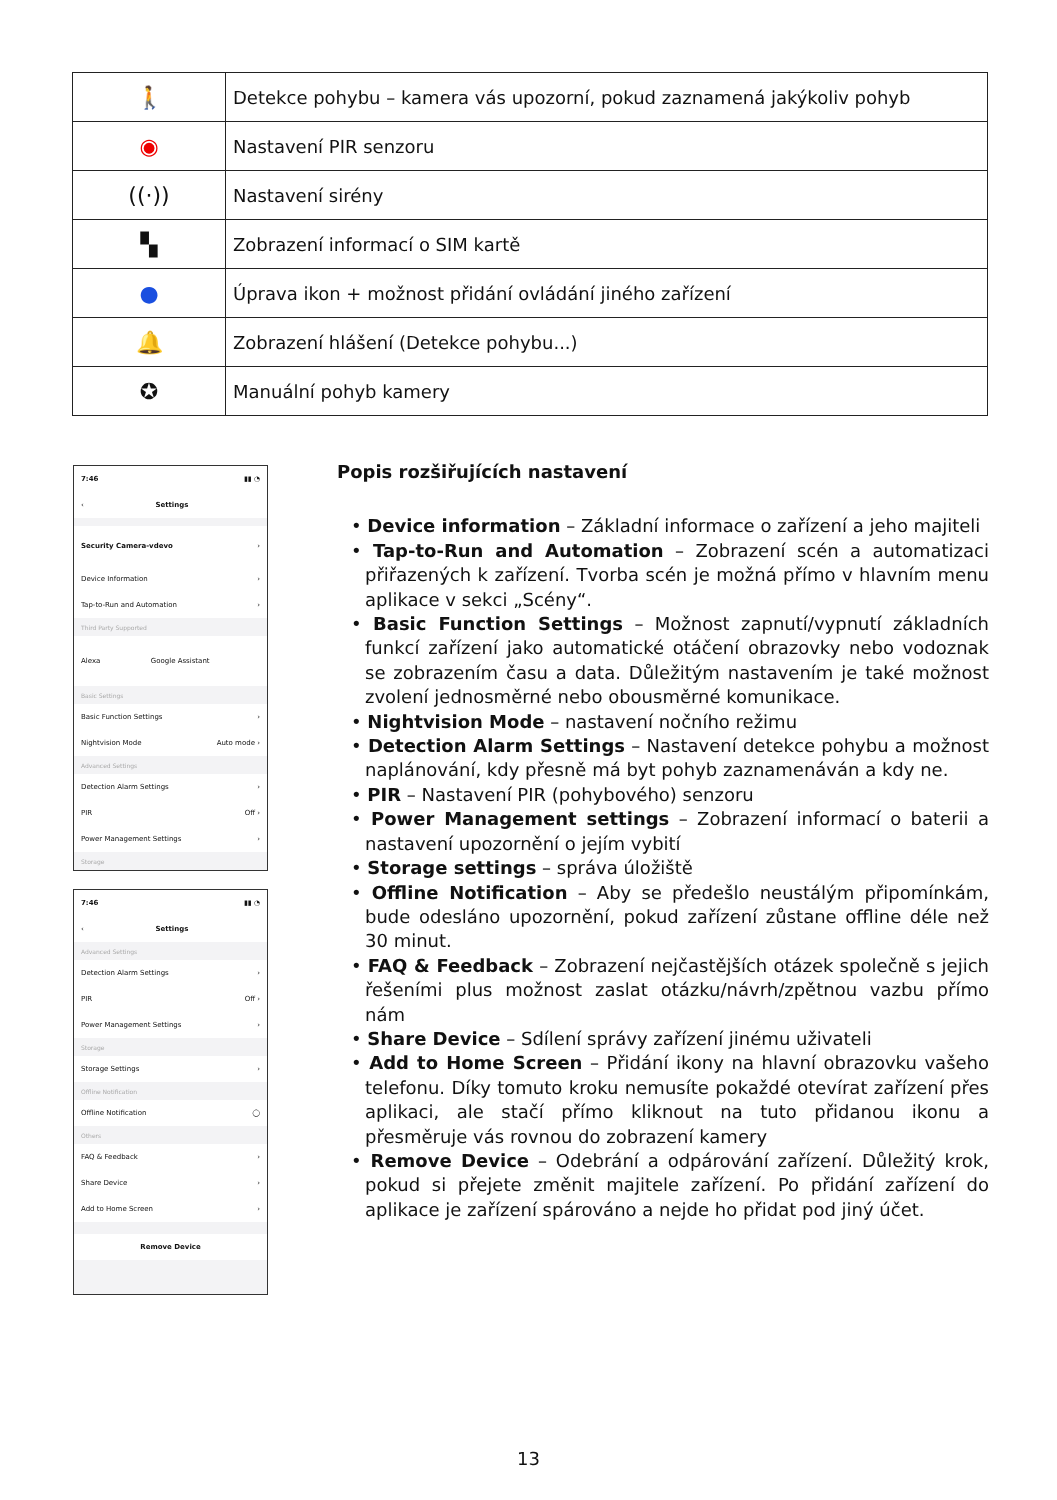| 🚶 | Detekce pohybu – kamera vás upozorní, pokud zaznamená jakýkoliv pohyb |
| ◉ | Nastavení PIR senzoru |
| ((·)) | Nastavení sirény |
| ▚ | Zobrazení informací o SIM kartě |
| ● | Úprava ikon + možnost přidání ovládání jiného zařízení |
| 🔔 | Zobrazení hlášení (Detekce pohybu...) |
| ✪ | Manuální pohyb kamery |
7:46 ▮▮ ◔
‹ Settings
Security Camera-vdevo ›
Device Information ›
Tap-to-Run and Automation ›
Third Party Supported
Alexa Google Assistant
Basic Settings
Basic Function Settings ›
Nightvision Mode Auto mode ›
Advanced Settings
Detection Alarm Settings ›
PIR Off ›
Power Management Settings ›
Storage
7:46 ▮▮ ◔
‹ Settings
Advanced Settings
Detection Alarm Settings ›
PIR Off ›
Power Management Settings ›
Storage
Storage Settings ›
Offline Notification
Offline Notification ◯
Others
FAQ & Feedback ›
Share Device ›
Add to Home Screen ›
Remove Device
Popis rozšiřujících nastavení
• Device information – Základní informace o zařízení a jeho majiteli
• Tap-to-Run and Automation – Zobrazení scén a automatizaci přiřazených k zařízení. Tvorba scén je možná přímo v hlavním menu aplikace v sekci „Scény“.
• Basic Function Settings – Možnost zapnutí/vypnutí základních funkcí zařízení jako automatické otáčení obrazovky nebo vodoznak se zobrazením času a data. Důležitým nastavením je také možnost zvolení jednosměrné nebo obousměrné komunikace.
• Nightvision Mode – nastavení nočního režimu
• Detection Alarm Settings – Nastavení detekce pohybu a možnost naplánování, kdy přesně má byt pohyb zaznamenáván a kdy ne.
• PIR – Nastavení PIR (pohybového) senzoru
• Power Management settings – Zobrazení informací o baterii a nastavení upozornění o jejím vybití
• Storage settings – správa úložiště
• Offline Notification – Aby se předešlo neustálým připomínkám, bude odesláno upozornění, pokud zařízení zůstane offline déle než 30 minut.
• FAQ & Feedback – Zobrazení nejčastějších otázek společně s jejich řešeními plus možnost zaslat otázku/návrh/zpětnou vazbu přímo nám
• Share Device – Sdílení správy zařízení jinému uživateli
• Add to Home Screen – Přidání ikony na hlavní obrazovku vašeho telefonu. Díky tomuto kroku nemusíte pokaždé otevírat zařízení přes aplikaci, ale stačí přímo kliknout na tuto přidanou ikonu a přesměruje vás rovnou do zobrazení kamery
• Remove Device – Odebrání a odpárování zařízení. Důležitý krok, pokud si přejete změnit majitele zařízení. Po přidání zařízení do aplikace je zařízení spárováno a nejde ho přidat pod jiný účet.
13